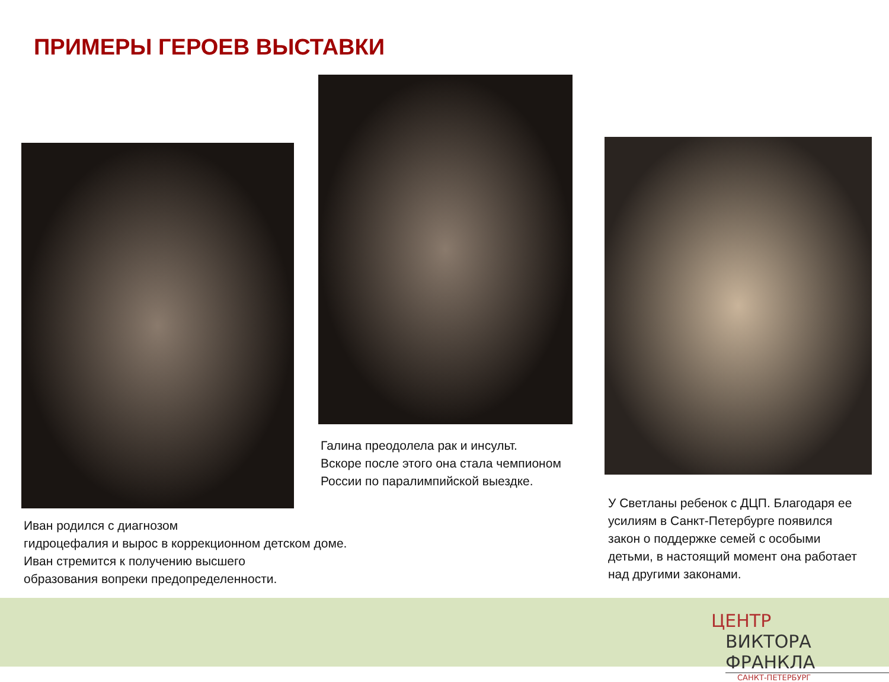ПРИМЕРЫ ГЕРОЕВ ВЫСТАВКИ
Галина преодолела рак и инсульт.
Вскоре после этого она стала чемпионом
России по паралимпийской выездке.
Иван родился с диагнозом
гидроцефалия и вырос в коррекционном детском доме.
Иван стремится к получению высшего
образования вопреки предопределенности.
У Светланы ребенок с ДЦП. Благодаря ее
усилиям в Санкт-Петербурге появился
закон о поддержке семей с особыми
детьми, в настоящий момент она работает
над другими законами.
ЦЕНТР
ВИКТОРА ФРАНКЛА
САНКТ-ПЕТЕРБУРГ